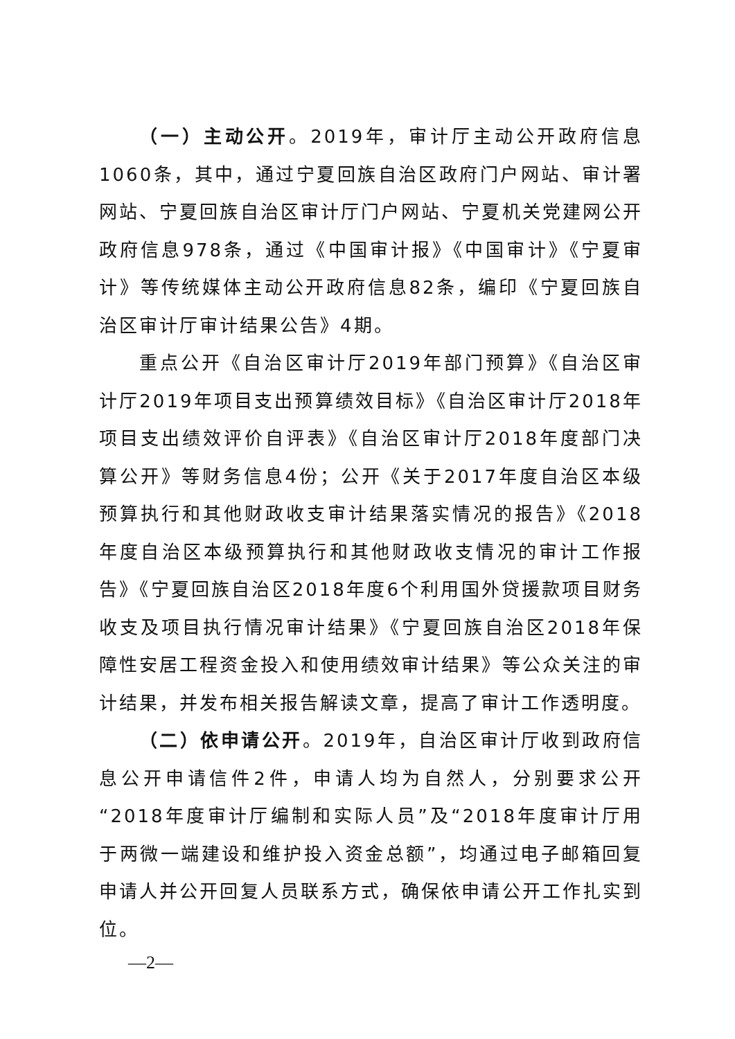（一）主动公开。2019年，审计厅主动公开政府信息1060条，其中，通过宁夏回族自治区政府门户网站、审计署网站、宁夏回族自治区审计厅门户网站、宁夏机关党建网公开政府信息978条，通过《中国审计报》《中国审计》《宁夏审计》等传统媒体主动公开政府信息82条，编印《宁夏回族自治区审计厅审计结果公告》4期。
重点公开《自治区审计厅2019年部门预算》《自治区审计厅2019年项目支出预算绩效目标》《自治区审计厅2018年项目支出绩效评价自评表》《自治区审计厅2018年度部门决算公开》等财务信息4份；公开《关于2017年度自治区本级预算执行和其他财政收支审计结果落实情况的报告》《2018年度自治区本级预算执行和其他财政收支情况的审计工作报告》《宁夏回族自治区2018年度6个利用国外贷援款项目财务收支及项目执行情况审计结果》《宁夏回族自治区2018年保障性安居工程资金投入和使用绩效审计结果》等公众关注的审计结果，并发布相关报告解读文章，提高了审计工作透明度。
（二）依申请公开。2019年，自治区审计厅收到政府信息公开申请信件2件，申请人均为自然人，分别要求公开“2018年度审计厅编制和实际人员”及“2018年度审计厅用于两微一端建设和维护投入资金总额”，均通过电子邮箱回复申请人并公开回复人员联系方式，确保依申请公开工作扎实到位。
—2—